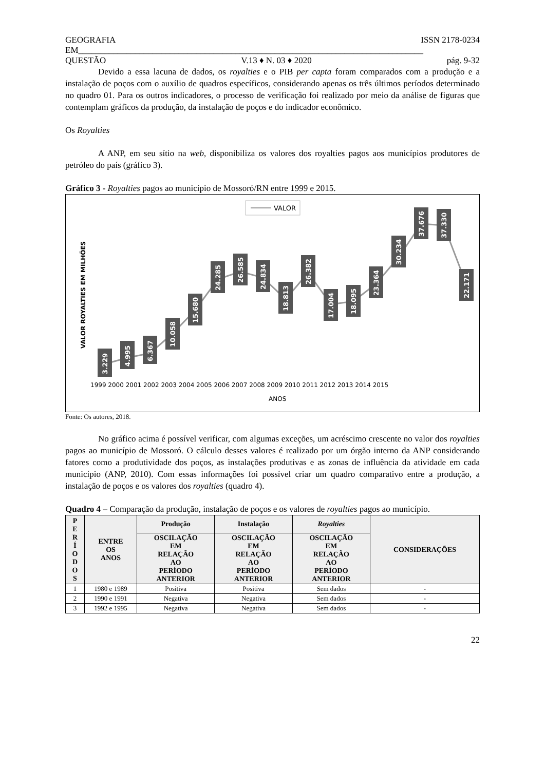GEOGRAFIA ISSN 2178-0234
EM_______________________________________________________________________________
QUESTÃO V.13 ♦ N. 03 ♦ 2020 pág. 9-32
Devido a essa lacuna de dados, os royalties e o PIB per capta foram comparados com a produção e a instalação de poços com o auxílio de quadros específicos, considerando apenas os três últimos períodos determinado no quadro 01. Para os outros indicadores, o processo de verificação foi realizado por meio da análise de figuras que contemplam gráficos da produção, da instalação de poços e do indicador econômico.
Os Royalties
A ANP, em seu sítio na web, disponibiliza os valores dos royalties pagos aos municípios produtores de petróleo do país (gráfico 3).
Gráfico 3 - Royalties pagos ao município de Mossoró/RN entre 1999 e 2015.
VALOR
VALOR ROYALTIES EM MILHÕES
1999 2000 2001 2002 2003 2004 2005 2006 2007 2008 2009 2010 2011 2012 2013 2014 2015
ANOS
3.229
4.995
6.367
10.058
15.680
24.285
26.585
24.834
18.813
26.382
17.004
18.095
23.364
30.234
37.676
37.330
22.171
Fonte: Os autores, 2018.
No gráfico acima é possível verificar, com algumas exceções, um acréscimo crescente no valor dos royalties pagos ao município de Mossoró. O cálculo desses valores é realizado por um órgão interno da ANP considerando fatores como a produtividade dos poços, as instalações produtivas e as zonas de influência da atividade em cada município (ANP, 2010). Com essas informações foi possível criar um quadro comparativo entre a produção, a instalação de poços e os valores dos royalties (quadro 4).
Quadro 4 – Comparação da produção, instalação de poços e os valores de royalties pagos ao município.
| P E R Í O D O S | ENTRE OS ANOS | Produção | Instalação | Royalties | CONSIDERAÇÕES |
| --- | --- | --- | --- | --- | --- |
| | | OSCILAÇÃO EM RELAÇÃO AO PERÍODO ANTERIOR | OSCILAÇÃO EM RELAÇÃO AO PERÍODO ANTERIOR | OSCILAÇÃO EM RELAÇÃO AO PERÍODO ANTERIOR | |
| 1 | 1980 e 1989 | Positiva | Positiva | Sem dados | - |
| 2 | 1990 e 1991 | Negativa | Negativa | Sem dados | - |
| 3 | 1992 e 1995 | Negativa | Negativa | Sem dados | - |
22